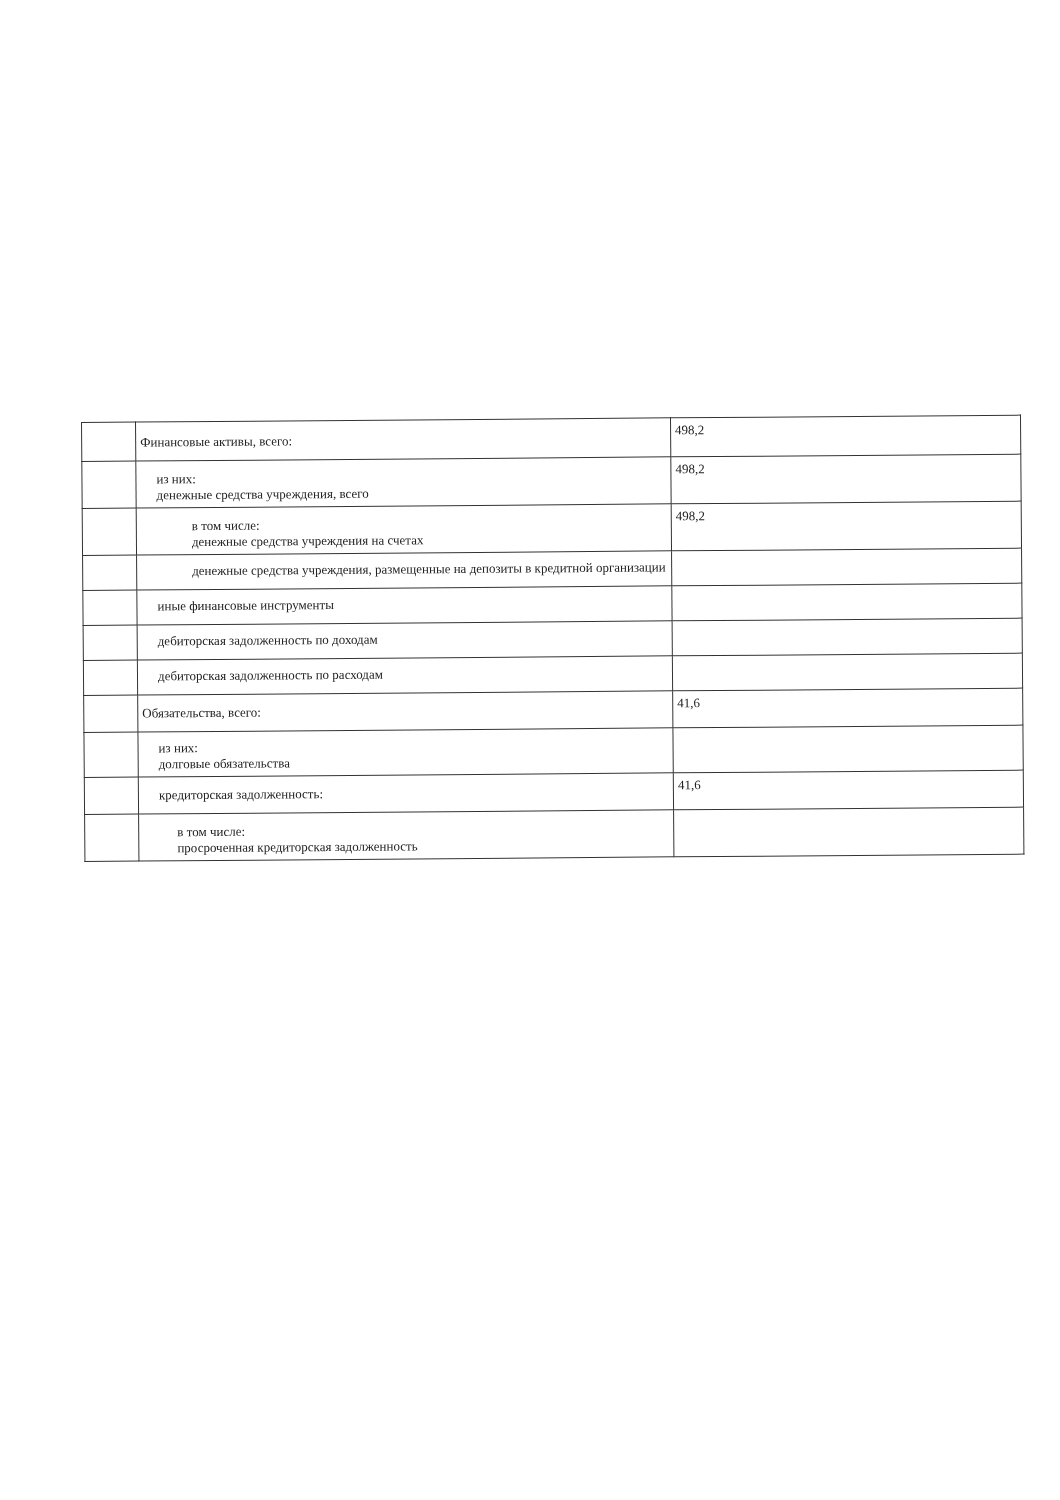| | Финансовые активы, всего: | 498,2 |
| | из них: денежные средства учреждения, всего | 498,2 |
| | в том числе: денежные средства учреждения на счетах | 498,2 |
| | денежные средства учреждения, размещенные на депозиты в кредитной организации | |
| | иные финансовые инструменты | |
| | дебиторская задолженность по доходам | |
| | дебиторская задолженность по расходам | |
| | Обязательства, всего: | 41,6 |
| | из них: долговые обязательства | |
| | кредиторская задолженность: | 41,6 |
| | в том числе: просроченная кредиторская задолженность | |